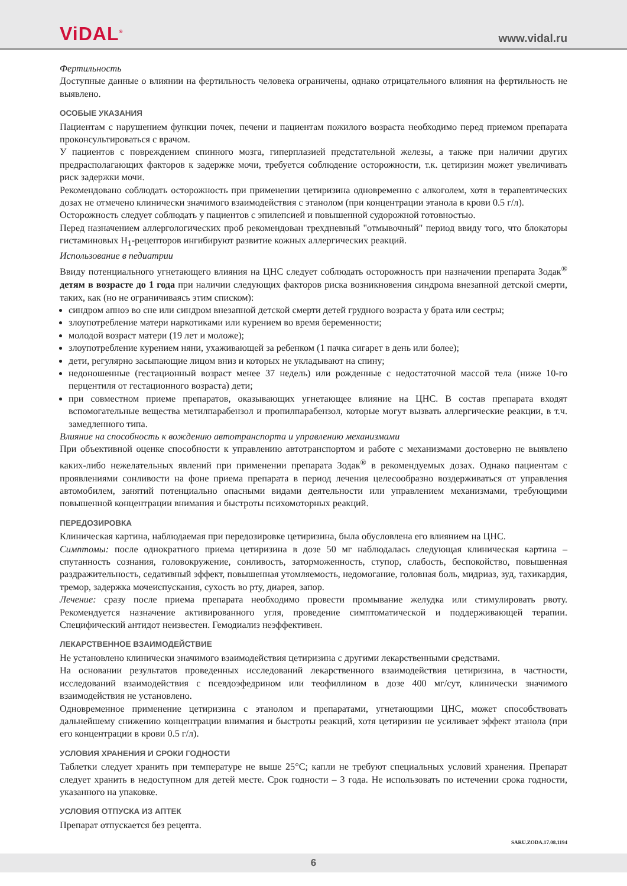ViDAL<sup>®</sup> www.vidal.ru
Фертильность
Доступные данные о влиянии на фертильность человека ограничены, однако отрицательного влияния на фертильность не выявлено.
ОСОБЫЕ УКАЗАНИЯ
Пациентам с нарушением функции почек, печени и пациентам пожилого возраста необходимо перед приемом препарата проконсультироваться с врачом.
У пациентов с повреждением спинного мозга, гиперплазией предстательной железы, а также при наличии других предрасполагающих факторов к задержке мочи, требуется соблюдение осторожности, т.к. цетиризин может увеличивать риск задержки мочи.
Рекомендовано соблюдать осторожность при применении цетиризина одновременно с алкоголем, хотя в терапевтических дозах не отмечено клинически значимого взаимодействия с этанолом (при концентрации этанола в крови 0.5 г/л).
Осторожность следует соблюдать у пациентов с эпилепсией и повышенной судорожной готовностью.
Перед назначением аллергологических проб рекомендован трехдневный "отмывочный" период ввиду того, что блокаторы гистаминовых H<sub>1</sub>-рецепторов ингибируют развитие кожных аллергических реакций.
Использование в педиатрии
Ввиду потенциального угнетающего влияния на ЦНС следует соблюдать осторожность при назначении препарата Зодак<sup>®</sup> детям в возрасте до 1 года при наличии следующих факторов риска возникновения синдрома внезапной детской смерти, таких, как (но не ограничиваясь этим списком):
синдром апноэ во сне или синдром внезапной детской смерти детей грудного возраста у брата или сестры;
злоупотребление матери наркотиками или курением во время беременности;
молодой возраст матери (19 лет и моложе);
злоупотребление курением няни, ухаживающей за ребенком (1 пачка сигарет в день или более);
дети, регулярно засыпающие лицом вниз и которых не укладывают на спину;
недоношенные (гестационный возраст менее 37 недель) или рожденные с недостаточной массой тела (ниже 10-го перцентиля от гестационного возраста) дети;
при совместном приеме препаратов, оказывающих угнетающее влияние на ЦНС. В состав препарата входят вспомогательные вещества метилпарабензол и пропилпарабензол, которые могут вызвать аллергические реакции, в т.ч. замедленного типа.
Влияние на способность к вождению автотранспорта и управлению механизмами
При объективной оценке способности к управлению автотранспортом и работе с механизмами достоверно не выявлено каких-либо нежелательных явлений при применении препарата Зодак<sup>®</sup> в рекомендуемых дозах. Однако пациентам с проявлениями сонливости на фоне приема препарата в период лечения целесообразно воздерживаться от управления автомобилем, занятий потенциально опасными видами деятельности или управлением механизмами, требующими повышенной концентрации внимания и быстроты психомоторных реакций.
ПЕРЕДОЗИРОВКА
Клиническая картина, наблюдаемая при передозировке цетиризина, была обусловлена его влиянием на ЦНС.
Симптомы: после однократного приема цетиризина в дозе 50 мг наблюдалась следующая клиническая картина – спутанность сознания, головокружение, сонливость, заторможенность, ступор, слабость, беспокойство, повышенная раздражительность, седативный эффект, повышенная утомляемость, недомогание, головная боль, мидриаз, зуд, тахикардия, тремор, задержка мочеиспускания, сухость во рту, диарея, запор.
Лечение: сразу после приема препарата необходимо провести промывание желудка или стимулировать рвоту. Рекомендуется назначение активированного угля, проведение симптоматической и поддерживающей терапии. Специфический антидот неизвестен. Гемодиализ неэффективен.
ЛЕКАРСТВЕННОЕ ВЗАИМОДЕЙСТВИЕ
Не установлено клинически значимого взаимодействия цетиризина с другими лекарственными средствами.
На основании результатов проведенных исследований лекарственного взаимодействия цетиризина, в частности, исследований взаимодействия с псевдоэфедрином или теофиллином в дозе 400 мг/сут, клинически значимого взаимодействия не установлено.
Одновременное применение цетиризина с этанолом и препаратами, угнетающими ЦНС, может способствовать дальнейшему снижению концентрации внимания и быстроты реакций, хотя цетиризин не усиливает эффект этанола (при его концентрации в крови 0.5 г/л).
УСЛОВИЯ ХРАНЕНИЯ И СРОКИ ГОДНОСТИ
Таблетки следует хранить при температуре не выше 25°С; капли не требуют специальных условий хранения. Препарат следует хранить в недоступном для детей месте. Срок годности – 3 года. Не использовать по истечении срока годности, указанного на упаковке.
УСЛОВИЯ ОТПУСКА ИЗ АПТЕК
Препарат отпускается без рецепта.
SARU.ZODA.17.08.1194
6